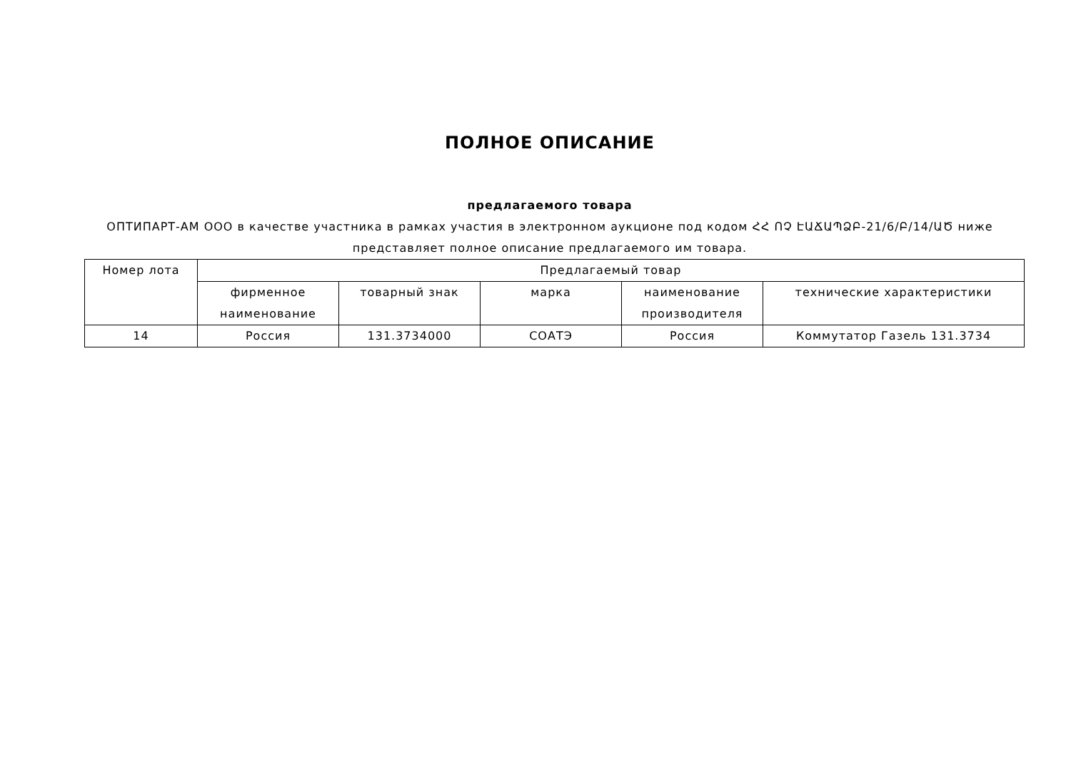ПОЛНОЕ ОПИСАНИЕ
предлагаемого товара
ОПТИПАРТ-АМ ООО в качестве участника в рамках участия в электронном аукционе под кодом ՀՀ ՈՉ ԷԱՃԱՊՁԲ-21/6/Բ/14/ԱԾ ниже представляет полное описание предлагаемого им товара.
| Номер лота | Предлагаемый товар | | | | |
| --- | --- | --- | --- | --- | --- |
| | фирменное наименование | товарный знак | марка | наименование производителя | технические характеристики |
| 14 | Россия | 131.3734000 | СОАТЭ | Россия | Коммутатор Газель 131.3734 |